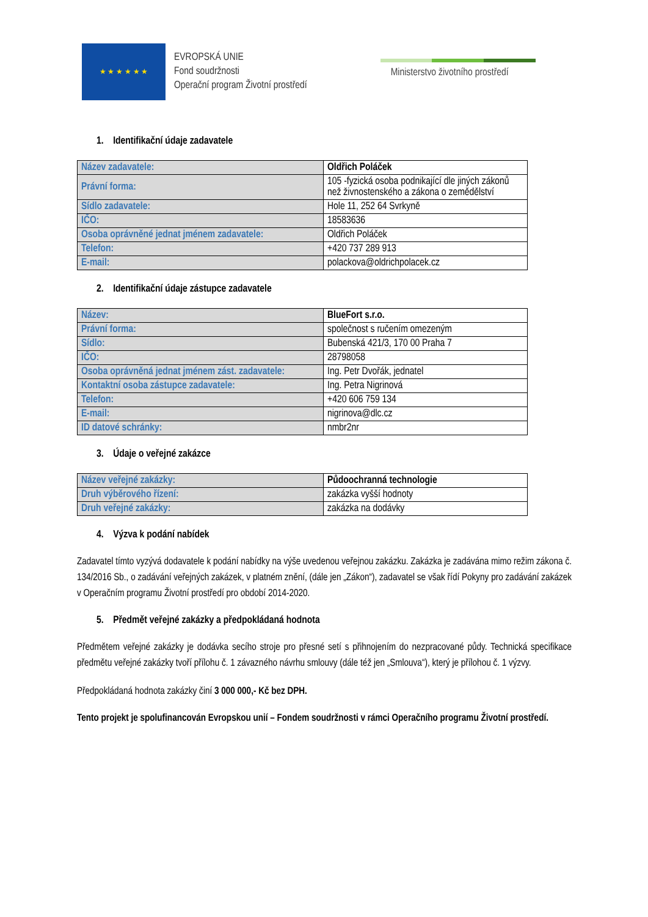★ ★ ★ ★ ★ ★
EVROPSKÁ UNIE
Fond soudržnosti
Operační program Životní prostředí
Ministerstvo životního prostředí
1. Identifikační údaje zadavatele
| Název zadavatele: | Oldřich Poláček |
| Právní forma: | 105 -fyzická osoba podnikající dle jiných zákonů než živnostenského a zákona o zemědělství |
| Sídlo zadavatele: | Hole 11, 252 64 Svrkyně |
| IČO: | 18583636 |
| Osoba oprávněné jednat jménem zadavatele: | Oldřich Poláček |
| Telefon: | +420 737 289 913 |
| E-mail: | polackova@oldrichpolacek.cz |
2. Identifikační údaje zástupce zadavatele
| Název: | BlueFort s.r.o. |
| Právní forma: | společnost s ručením omezeným |
| Sídlo: | Bubenská 421/3, 170 00 Praha 7 |
| IČO: | 28798058 |
| Osoba oprávněná jednat jménem zást. zadavatele: | Ing. Petr Dvořák, jednatel |
| Kontaktní osoba zástupce zadavatele: | Ing. Petra Nigrinová |
| Telefon: | +420 606 759 134 |
| E-mail: | nigrinova@dlc.cz |
| ID datové schránky: | nmbr2nr |
3. Údaje o veřejné zakázce
| Název veřejné zakázky: | Půdoochranná technologie |
| Druh výběrového řízení: | zakázka vyšší hodnoty |
| Druh veřejné zakázky: | zakázka na dodávky |
4. Výzva k podání nabídek
Zadavatel tímto vyzývá dodavatele k podání nabídky na výše uvedenou veřejnou zakázku. Zakázka je zadávána mimo režim zákona č. 134/2016 Sb., o zadávání veřejných zakázek, v platném znění, (dále jen „Zákon“), zadavatel se však řídí Pokyny pro zadávání zakázek v Operačním programu Životní prostředí pro období 2014-2020.
5. Předmět veřejné zakázky a předpokládaná hodnota
Předmětem veřejné zakázky je dodávka secího stroje pro přesné setí s přihnojením do nezpracované půdy. Technická specifikace předmětu veřejné zakázky tvoří přílohu č. 1 závazného návrhu smlouvy (dále též jen „Smlouva“), který je přílohou č. 1 výzvy.
Předpokládaná hodnota zakázky činí 3 000 000,- Kč bez DPH.
Tento projekt je spolufinancován Evropskou unií – Fondem soudržnosti v rámci Operačního programu Životní prostředí.